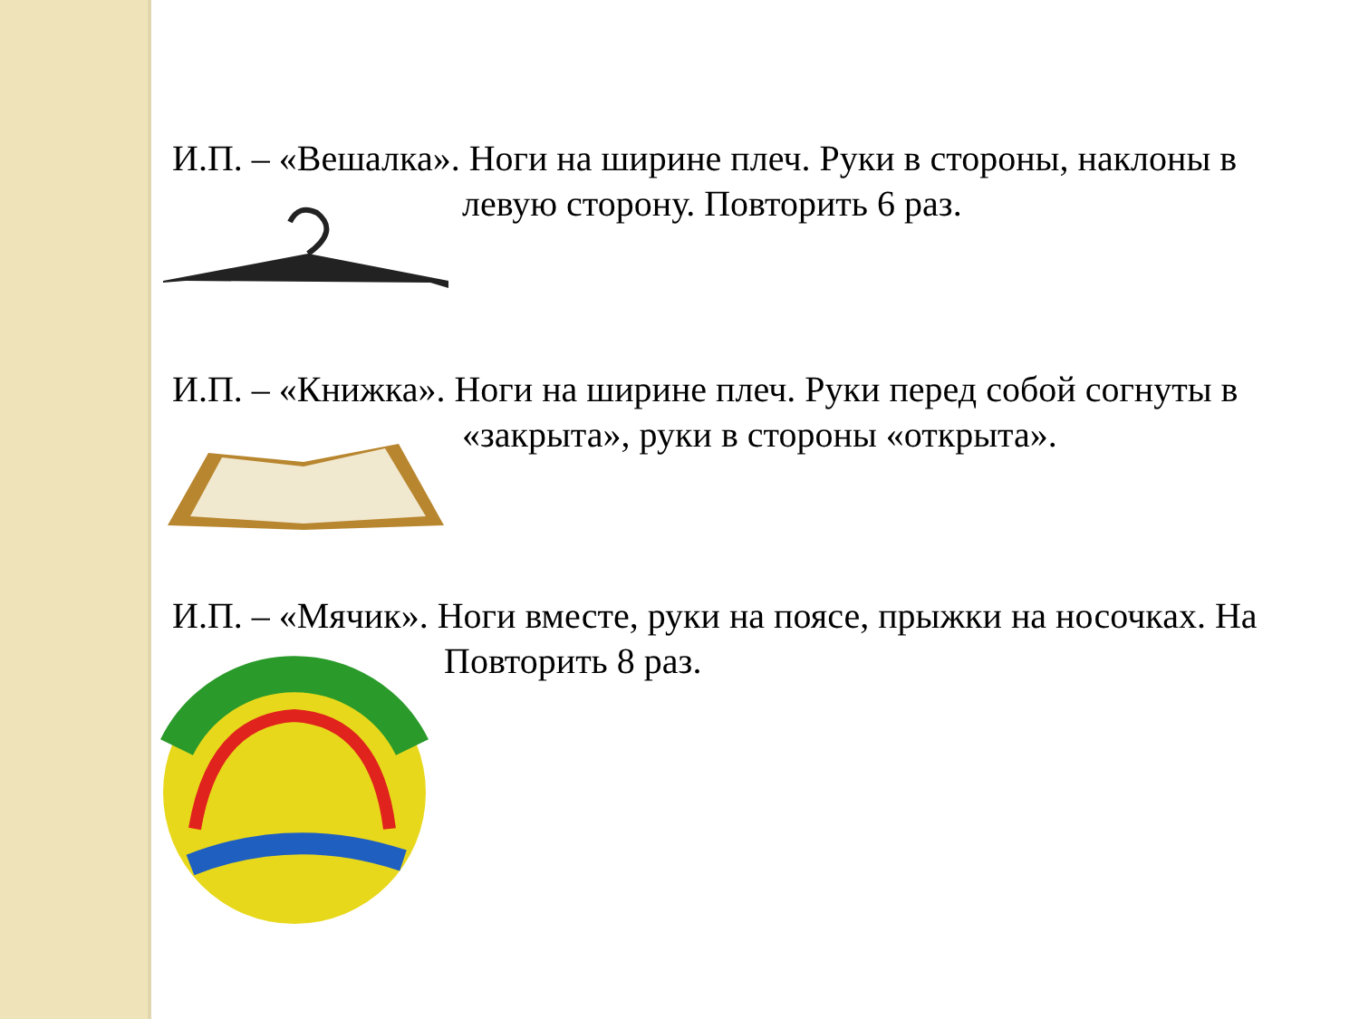И.П. – «Вешалка». Ноги на ширине плеч. Руки в стороны, наклоны в левую сторону. Повторить 6 раз.
И.П. – «Книжка». Ноги на ширине плеч. Руки перед собой согнуты в «закрыта», руки в стороны «открыта».
И.П. – «Мячик». Ноги вместе, руки на поясе, прыжки на носочках. На Повторить 8 раз.